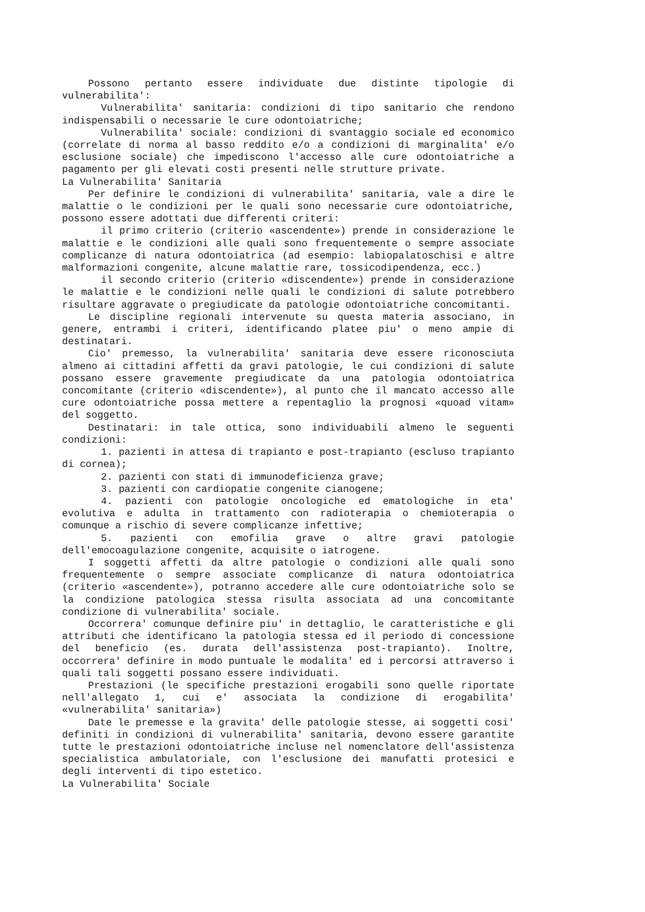Possono pertanto essere individuate due distinte tipologie di vulnerabilita':
Vulnerabilita' sanitaria: condizioni di tipo sanitario che rendono indispensabili o necessarie le cure odontoiatriche;
Vulnerabilita' sociale: condizioni di svantaggio sociale ed economico (correlate di norma al basso reddito e/o a condizioni di marginalita' e/o esclusione sociale) che impediscono l'accesso alle cure odontoiatriche a pagamento per gli elevati costi presenti nelle strutture private.
La Vulnerabilita' Sanitaria
Per definire le condizioni di vulnerabilita' sanitaria, vale a dire le malattie o le condizioni per le quali sono necessarie cure odontoiatriche, possono essere adottati due differenti criteri:
il primo criterio (criterio «ascendente») prende in considerazione le malattie e le condizioni alle quali sono frequentemente o sempre associate complicanze di natura odontoiatrica (ad esempio: labiopalatoschisi e altre malformazioni congenite, alcune malattie rare, tossicodipendenza, ecc.)
il secondo criterio (criterio «discendente») prende in considerazione le malattie e le condizioni nelle quali le condizioni di salute potrebbero risultare aggravate o pregiudicate da patologie odontoiatriche concomitanti.
Le discipline regionali intervenute su questa materia associano, in genere, entrambi i criteri, identificando platee piu' o meno ampie di destinatari.
Cio' premesso, la vulnerabilita' sanitaria deve essere riconosciuta almeno ai cittadini affetti da gravi patologie, le cui condizioni di salute possano essere gravemente pregiudicate da una patologia odontoiatrica concomitante (criterio «discendente»), al punto che il mancato accesso alle cure odontoiatriche possa mettere a repentaglio la prognosi «quoad vitam» del soggetto.
Destinatari: in tale ottica, sono individuabili almeno le seguenti condizioni:
1. pazienti in attesa di trapianto e post-trapianto (escluso trapianto di cornea);
2. pazienti con stati di immunodeficienza grave;
3. pazienti con cardiopatie congenite cianogene;
4. pazienti con patologie oncologiche ed ematologiche in eta' evolutiva e adulta in trattamento con radioterapia o chemioterapia o comunque a rischio di severe complicanze infettive;
5. pazienti con emofilia grave o altre gravi patologie dell'emocoagulazione congenite, acquisite o iatrogene.
I soggetti affetti da altre patologie o condizioni alle quali sono frequentemente o sempre associate complicanze di natura odontoiatrica (criterio «ascendente»), potranno accedere alle cure odontoiatriche solo se la condizione patologica stessa risulta associata ad una concomitante condizione di vulnerabilita' sociale.
Occorrera' comunque definire piu' in dettaglio, le caratteristiche e gli attributi che identificano la patologia stessa ed il periodo di concessione del beneficio (es. durata dell'assistenza post-trapianto). Inoltre, occorrera' definire in modo puntuale le modalita' ed i percorsi attraverso i quali tali soggetti possano essere individuati.
Prestazioni (le specifiche prestazioni erogabili sono quelle riportate nell'allegato 1, cui e' associata la condizione di erogabilita' «vulnerabilita' sanitaria»)
Date le premesse e la gravita' delle patologie stesse, ai soggetti cosi' definiti in condizioni di vulnerabilita' sanitaria, devono essere garantite tutte le prestazioni odontoiatriche incluse nel nomenclatore dell'assistenza specialistica ambulatoriale, con l'esclusione dei manufatti protesici e degli interventi di tipo estetico.
La Vulnerabilita' Sociale